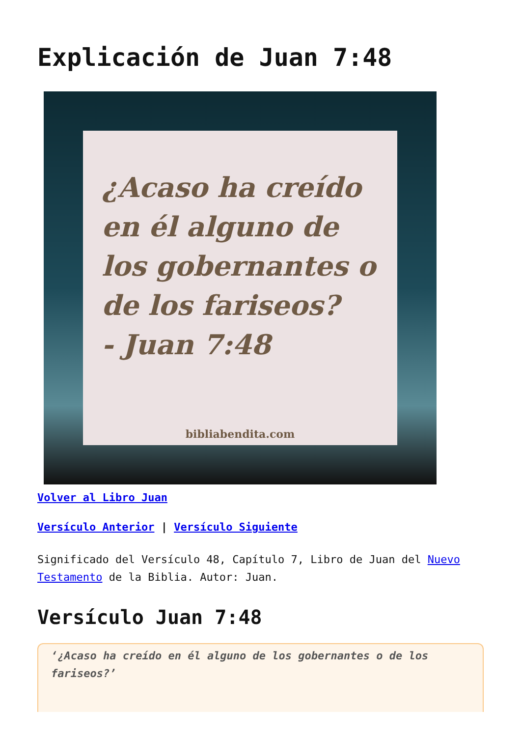Explicación de Juan 7:48
¿Acaso ha creído en él alguno de los gobernantes o de los fariseos?
- Juan 7:48
bibliabendita.com
Volver al Libro Juan
Versículo Anterior | Versículo Siguiente
Significado del Versículo 48, Capítulo 7, Libro de Juan del Nuevo Testamento de la Biblia. Autor: Juan.
Versículo Juan 7:48
‘¿Acaso ha creído en él alguno de los gobernantes o de los fariseos?’